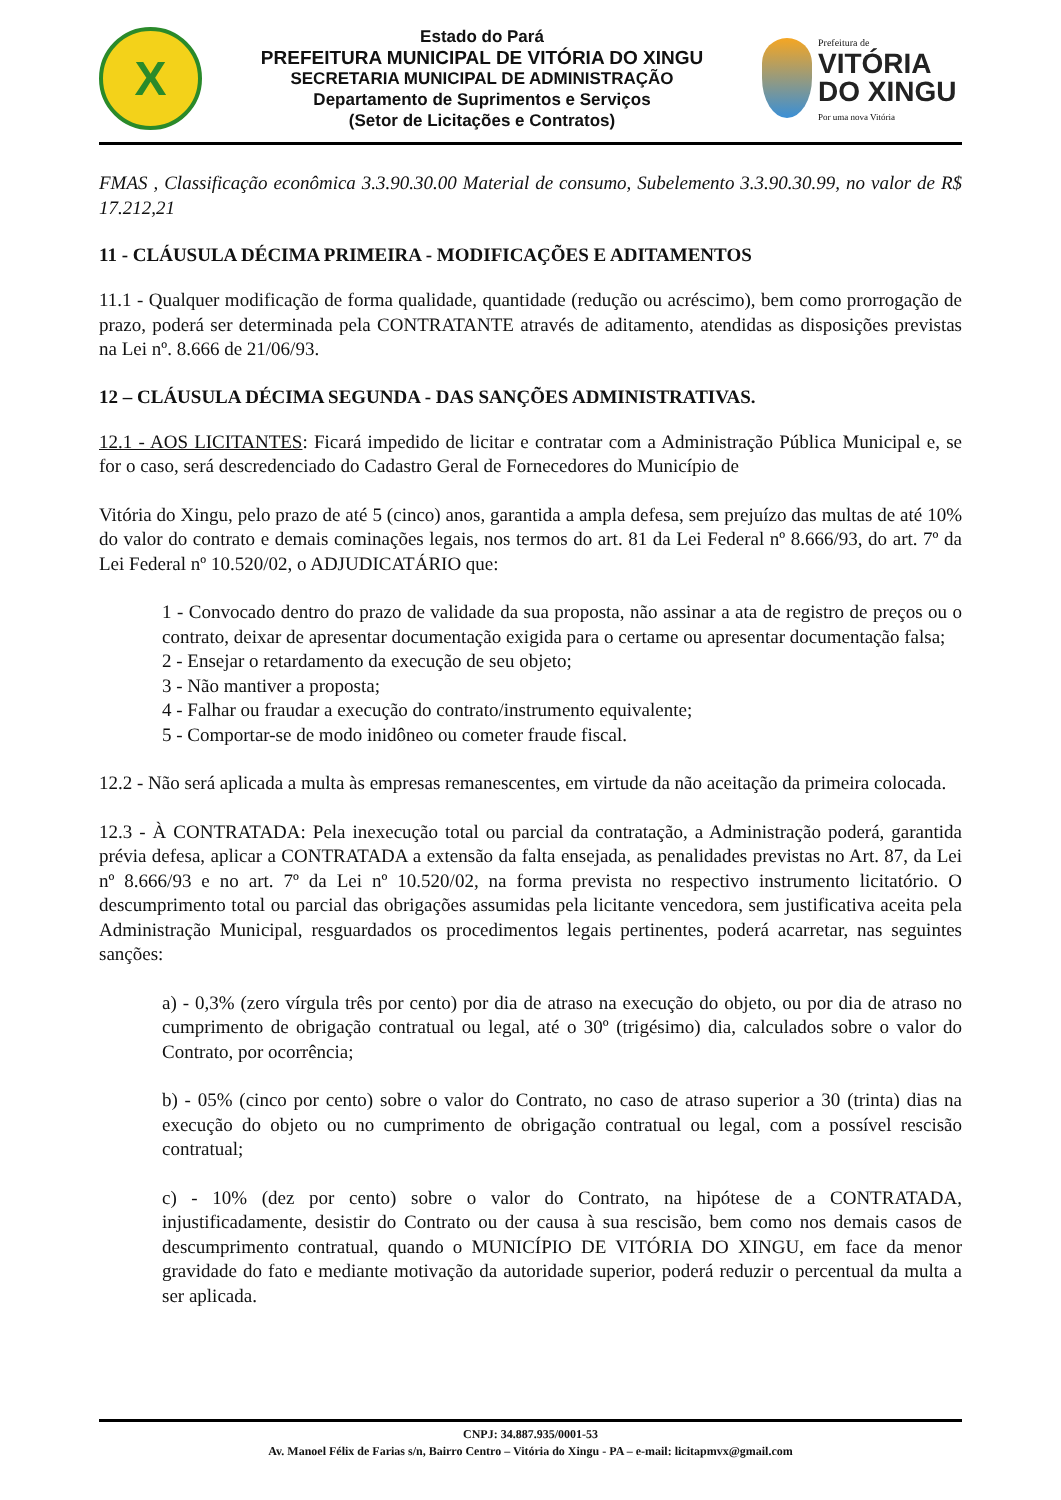X
Estado do Pará
PREFEITURA MUNICIPAL DE VITÓRIA DO XINGU
SECRETARIA MUNICIPAL DE ADMINISTRAÇÃO
Departamento de Suprimentos e Serviços
(Setor de Licitações e Contratos)
Prefeitura de
VITÓRIA
DO XINGU
Por uma nova Vitória
FMAS , Classificação econômica 3.3.90.30.00 Material de consumo, Subelemento 3.3.90.30.99, no valor de R$ 17.212,21
11 - CLÁUSULA DÉCIMA PRIMEIRA - MODIFICAÇÕES E ADITAMENTOS
11.1 - Qualquer modificação de forma qualidade, quantidade (redução ou acréscimo), bem como prorrogação de prazo, poderá ser determinada pela CONTRATANTE através de aditamento, atendidas as disposições previstas na Lei nº. 8.666 de 21/06/93.
12 – CLÁUSULA DÉCIMA SEGUNDA - DAS SANÇÕES ADMINISTRATIVAS.
12.1 - AOS LICITANTES: Ficará impedido de licitar e contratar com a Administração Pública Municipal e, se for o caso, será descredenciado do Cadastro Geral de Fornecedores do Município de
Vitória do Xingu, pelo prazo de até 5 (cinco) anos, garantida a ampla defesa, sem prejuízo das multas de até 10% do valor do contrato e demais cominações legais, nos termos do art. 81 da Lei Federal nº 8.666/93, do art. 7º da Lei Federal nº 10.520/02, o ADJUDICATÁRIO que:
1 - Convocado dentro do prazo de validade da sua proposta, não assinar a ata de registro de preços ou o contrato, deixar de apresentar documentação exigida para o certame ou apresentar documentação falsa;
2 - Ensejar o retardamento da execução de seu objeto;
3 - Não mantiver a proposta;
4 - Falhar ou fraudar a execução do contrato/instrumento equivalente;
5 - Comportar-se de modo inidôneo ou cometer fraude fiscal.
12.2 - Não será aplicada a multa às empresas remanescentes, em virtude da não aceitação da primeira colocada.
12.3 - À CONTRATADA: Pela inexecução total ou parcial da contratação, a Administração poderá, garantida prévia defesa, aplicar a CONTRATADA a extensão da falta ensejada, as penalidades previstas no Art. 87, da Lei nº 8.666/93 e no art. 7º da Lei nº 10.520/02, na forma prevista no respectivo instrumento licitatório. O descumprimento total ou parcial das obrigações assumidas pela licitante vencedora, sem justificativa aceita pela Administração Municipal, resguardados os procedimentos legais pertinentes, poderá acarretar, nas seguintes sanções:
a) - 0,3% (zero vírgula três por cento) por dia de atraso na execução do objeto, ou por dia de atraso no cumprimento de obrigação contratual ou legal, até o 30º (trigésimo) dia, calculados sobre o valor do Contrato, por ocorrência;
b) - 05% (cinco por cento) sobre o valor do Contrato, no caso de atraso superior a 30 (trinta) dias na execução do objeto ou no cumprimento de obrigação contratual ou legal, com a possível rescisão contratual;
c) - 10% (dez por cento) sobre o valor do Contrato, na hipótese de a CONTRATADA, injustificadamente, desistir do Contrato ou der causa à sua rescisão, bem como nos demais casos de descumprimento contratual, quando o MUNICÍPIO DE VITÓRIA DO XINGU, em face da menor gravidade do fato e mediante motivação da autoridade superior, poderá reduzir o percentual da multa a ser aplicada.
CNPJ: 34.887.935/0001-53
Av. Manoel Félix de Farias s/n, Bairro Centro – Vitória do Xingu - PA – e-mail: licitapmvx@gmail.com